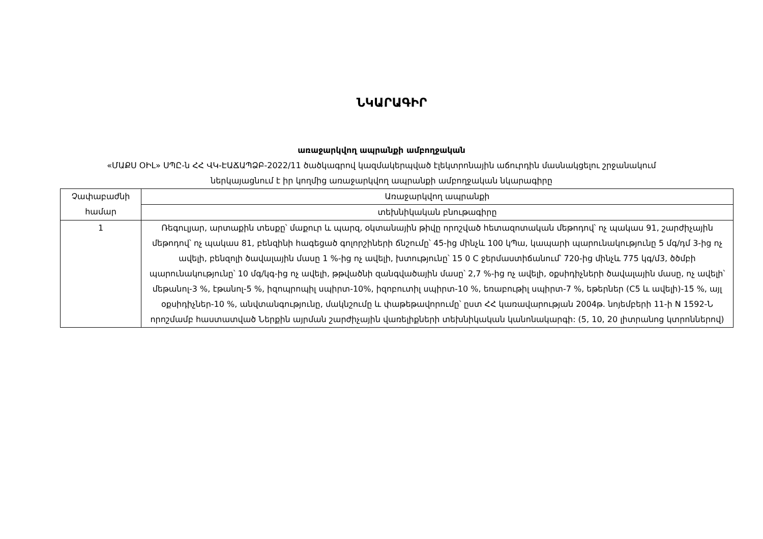ՆԿԱՐԱԳԻՐ
առաջարկվող ապրանքի ամբողջական
«ՄԱՔՍ ՕԻԼ» ՍՊԸ-ն ՀՀ ՎԿ-ԷԱՃԱՊՁԲ-2022/11 ծածկագրով կազմակերպված էլեկտրոնային աճուրդին մասնակցելու շրջանակում
ներկայացնում է իր կողմից առաջարկվող ապրանքի ամբողջական նկարագիրը
| Չափաբաժնի համար | Առաջարկվող ապրանքի |
| --- | --- |
| | տեխնիկական բնութագիրը |
| 1 | Ռեգուլյար, արտաքին տեսքը՝ մաքուր և պարզ, օկտանային թիվը որոշված հետազոտական մեթոդով՝ ոչ պակաս 91, շարժիչային մեթոդով՝ ոչ պակաս 81, բենզինի հագեցած գոլորշիների ճնշումը՝ 45-ից մինչև 100 կՊա, կապարի պարունակությունը 5 մգ/դմ 3-ից ոչ ավելի, բենզոլի ծավալային մասը 1 %-ից ոչ ավելի, խտությունը՝ 15 0 C ջերմաստիճանում՝ 720-ից մինչև 775 կգ/մ3, ծծմբի պարունակությունը՝ 10 մգ/կգ-ից ոչ ավելի, թթվածնի զանգվածային մասը՝ 2,7 %-ից ոչ ավելի, օքսիդիչների ծավալային մասը, ոչ ավելի՝ մեթանոլ-3 %, էթանոլ-5 %, իզոպրոպիլ սպիրտ-10%, իզոբուտիլ սպիրտ-10 %, եռաբութիլ սպիրտ-7 %, եթերներ (C5 և ավելի)-15 %, այլ օքսիդիչներ-10 %, անվտանգությունը, մակնշումը և փաթեթավորումը՝ ըստ ՀՀ կառավարության 2004թ. նոյեմբերի 11-ի N 1592-Ն որոշմամբ հաստատված Ներքին այրման շարժիչային վառելիքների տեխնիկական կանոնակարգի: (5, 10, 20 լիտրանոց կտրոններով) |